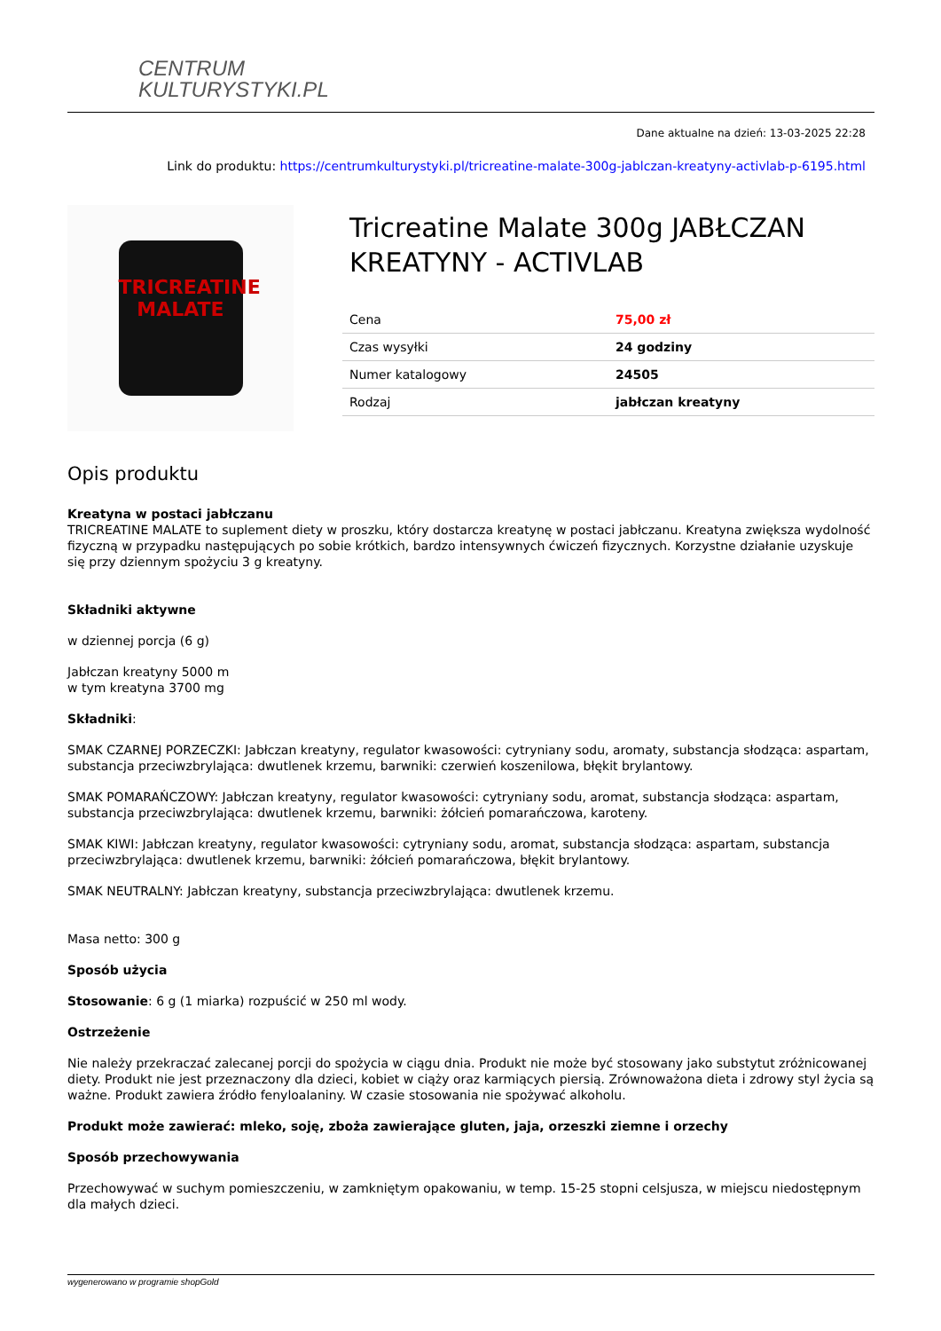CENTRUM
KULTURYSTYKI.PL
Dane aktualne na dzień: 13-03-2025 22:28
Link do produktu: https://centrumkulturystyki.pl/tricreatine-malate-300g-jablczan-kreatyny-activlab-p-6195.html
TRICREATINE
MALATE
Tricreatine Malate 300g JABŁCZAN KREATYNY - ACTIVLAB
| Cena | 75,00 zł |
| Czas wysyłki | 24 godziny |
| Numer katalogowy | 24505 |
| Rodzaj | jabłczan kreatyny |
Opis produktu
Kreatyna w postaci jabłczanu
TRICREATINE MALATE to suplement diety w proszku, który dostarcza kreatynę w postaci jabłczanu. Kreatyna zwiększa wydolność fizyczną w przypadku następujących po sobie krótkich, bardzo intensywnych ćwiczeń fizycznych. Korzystne działanie uzyskuje się przy dziennym spożyciu 3 g kreatyny.
Składniki aktywne
w dziennej porcja (6 g)
Jabłczan kreatyny 5000 m
w tym kreatyna 3700 mg
Składniki:
SMAK CZARNEJ PORZECZKI: Jabłczan kreatyny, regulator kwasowości: cytryniany sodu, aromaty, substancja słodząca: aspartam, substancja przeciwzbrylająca: dwutlenek krzemu, barwniki: czerwień koszenilowa, błękit brylantowy.
SMAK POMARAŃCZOWY: Jabłczan kreatyny, regulator kwasowości: cytryniany sodu, aromat, substancja słodząca: aspartam, substancja przeciwzbrylająca: dwutlenek krzemu, barwniki: żółcień pomarańczowa, karoteny.
SMAK KIWI: Jabłczan kreatyny, regulator kwasowości: cytryniany sodu, aromat, substancja słodząca: aspartam, substancja przeciwzbrylająca: dwutlenek krzemu, barwniki: żółcień pomarańczowa, błękit brylantowy.
SMAK NEUTRALNY: Jabłczan kreatyny, substancja przeciwzbrylająca: dwutlenek krzemu.
Masa netto: 300 g
Sposób użycia
Stosowanie: 6 g (1 miarka) rozpuścić w 250 ml wody.
Ostrzeżenie
Nie należy przekraczać zalecanej porcji do spożycia w ciągu dnia. Produkt nie może być stosowany jako substytut zróżnicowanej diety. Produkt nie jest przeznaczony dla dzieci, kobiet w ciąży oraz karmiących piersią. Zrównoważona dieta i zdrowy styl życia są ważne. Produkt zawiera źródło fenyloalaniny. W czasie stosowania nie spożywać alkoholu.
Produkt może zawierać: mleko, soję, zboża zawierające gluten, jaja, orzeszki ziemne i orzechy
Sposób przechowywania
Przechowywać w suchym pomieszczeniu, w zamkniętym opakowaniu, w temp. 15-25 stopni celsjusza, w miejscu niedostępnym dla małych dzieci.
wygenerowano w programie shopGold